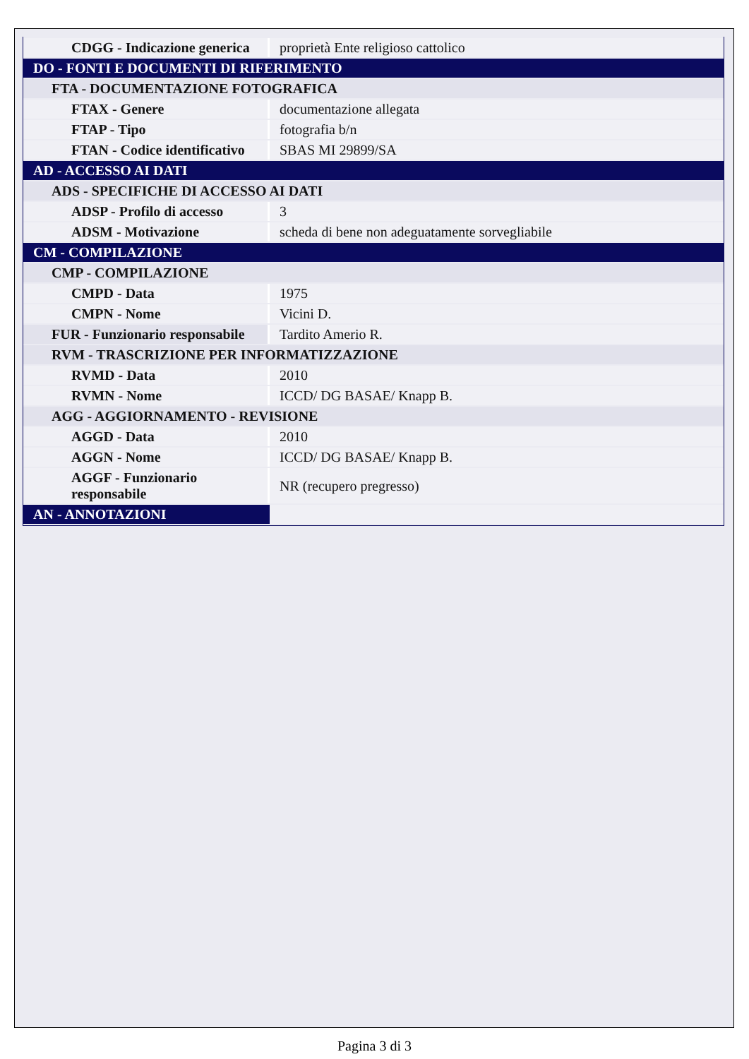| CDGG - Indicazione generica | proprietà Ente religioso cattolico |
| DO - FONTI E DOCUMENTI DI RIFERIMENTO | |
| FTA - DOCUMENTAZIONE FOTOGRAFICA | |
| FTAX - Genere | documentazione allegata |
| FTAP - Tipo | fotografia b/n |
| FTAN - Codice identificativo | SBAS MI 29899/SA |
| AD - ACCESSO AI DATI | |
| ADS - SPECIFICHE DI ACCESSO AI DATI | |
| ADSP - Profilo di accesso | 3 |
| ADSM - Motivazione | scheda di bene non adeguatamente sorvegliabile |
| CM - COMPILAZIONE | |
| CMP - COMPILAZIONE | |
| CMPD - Data | 1975 |
| CMPN - Nome | Vicini D. |
| FUR - Funzionario responsabile | Tardito Amerio R. |
| RVM - TRASCRIZIONE PER INFORMATIZZAZIONE | |
| RVMD - Data | 2010 |
| RVMN - Nome | ICCD/ DG BASAE/ Knapp B. |
| AGG - AGGIORNAMENTO - REVISIONE | |
| AGGD - Data | 2010 |
| AGGN - Nome | ICCD/ DG BASAE/ Knapp B. |
| AGGF - Funzionario responsabile | NR (recupero pregresso) |
| AN - ANNOTAZIONI | |
Pagina 3 di 3